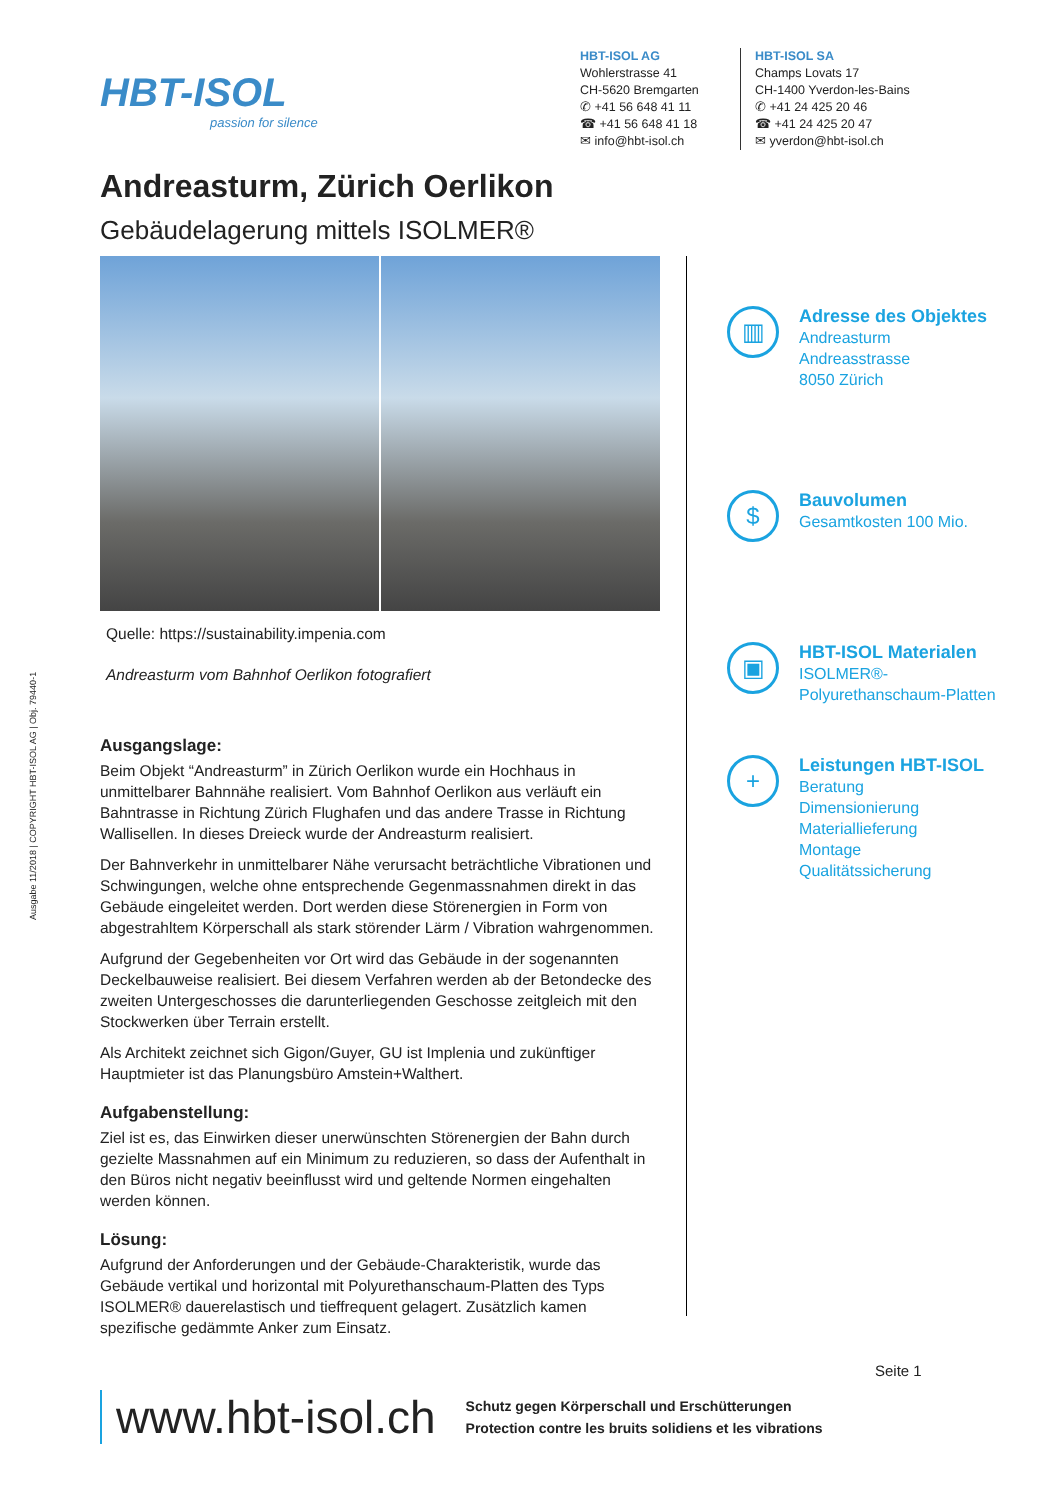HBT-ISOL
passion for silence
HBT-ISOL AG
Wohlerstrasse 41
CH-5620 Bremgarten
✆ +41 56 648 41 11
☎ +41 56 648 41 18
✉ info@hbt-isol.ch
HBT-ISOL SA
Champs Lovats 17
CH-1400 Yverdon-les-Bains
✆ +41 24 425 20 46
☎ +41 24 425 20 47
✉ yverdon@hbt-isol.ch
Andreasturm, Zürich Oerlikon
Gebäudelagerung mittels ISOLMER®
Quelle: https://sustainability.impenia.com
Andreasturm vom Bahnhof Oerlikon fotografiert
Ausgangslage:
Beim Objekt “Andreasturm” in Zürich Oerlikon wurde ein Hochhaus in unmittelbarer Bahnnähe realisiert. Vom Bahnhof Oerlikon aus verläuft ein Bahntrasse in Richtung Zürich Flughafen und das andere Trasse in Richtung Wallisellen. In dieses Dreieck wurde der Andreasturm realisiert.
Der Bahnverkehr in unmittelbarer Nähe verursacht beträchtliche Vibrationen und Schwingungen, welche ohne entsprechende Gegenmassnahmen direkt in das Gebäude eingeleitet werden. Dort werden diese Störenergien in Form von abgestrahltem Körperschall als stark störender Lärm / Vibration wahrgenommen.
Aufgrund der Gegebenheiten vor Ort wird das Gebäude in der sogenannten Deckelbauweise realisiert. Bei diesem Verfahren werden ab der Betondecke des zweiten Untergeschosses die darunterliegenden Geschosse zeitgleich mit den Stockwerken über Terrain erstellt.
Als Architekt zeichnet sich Gigon/Guyer, GU ist Implenia und zukünftiger Hauptmieter ist das Planungsbüro Amstein+Walthert.
Aufgabenstellung:
Ziel ist es, das Einwirken dieser unerwünschten Störenergien der Bahn durch gezielte Massnahmen auf ein Minimum zu reduzieren, so dass der Aufenthalt in den Büros nicht negativ beeinflusst wird und geltende Normen eingehalten werden können.
Lösung:
Aufgrund der Anforderungen und der Gebäude-Charakteristik, wurde das Gebäude vertikal und horizontal mit Polyurethanschaum-Platten des Typs ISOLMER® dauerelastisch und tieffrequent gelagert. Zusätzlich kamen spezifische gedämmte Anker zum Einsatz.
▥
Adresse des Objektes
Andreasturm
Andreasstrasse
8050 Zürich
$
Bauvolumen
Gesamtkosten 100 Mio.
▣
HBT-ISOL Materialen
ISOLMER®-
Polyurethanschaum-Platten
+
Leistungen HBT-ISOL
Beratung
Dimensionierung
Materiallieferung
Montage
Qualitätssicherung
Ausgabe 11/2018 | COPYRIGHT HBT-ISOL AG | Obj. 79440-1
Seite 1
www.hbt-isol.ch
Schutz gegen Körperschall und Erschütterungen
Protection contre les bruits solidiens et les vibrations